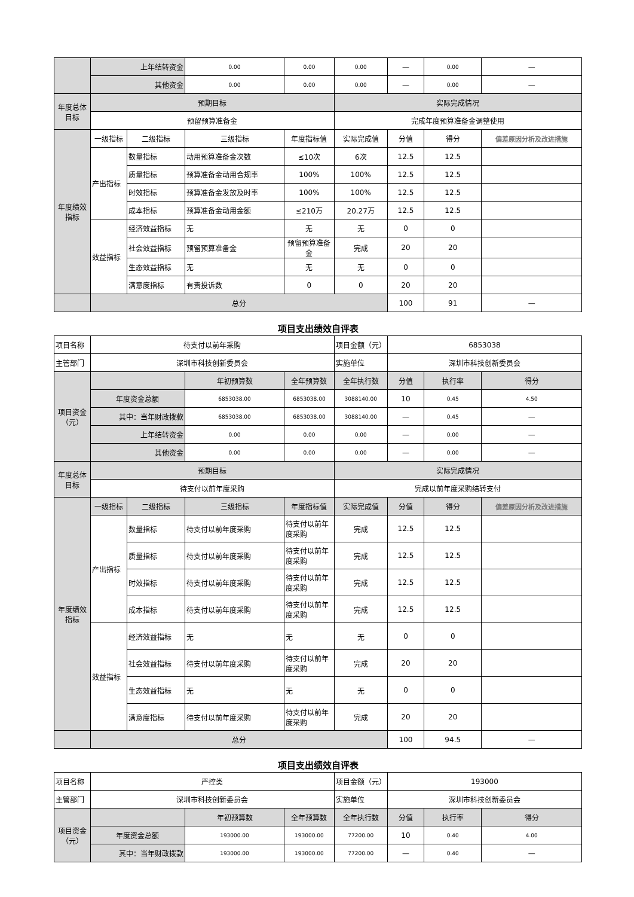| | 上年结转资金 | | 0.00 | 0.00 | 0.00 | — | 0.00 | — |
| | 其他资金 | | 0.00 | 0.00 | 0.00 | — | 0.00 | — |
| 年度总体目标 | 预期目标 | | | | 实际完成情况 | | | |
| | 预留预算准备金 | | | | 完成年度预算准备金调整使用 | | | |
| 年度绩效指标 | 一级指标 | 二级指标 | 三级指标 | 年度指标值 | 实际完成值 | 分值 | 得分 | 偏差原因分析及改进措施 |
| | 产出指标 | 数量指标 | 动用预算准备金次数 | ≤10次 | 6次 | 12.5 | 12.5 | |
| | | 质量指标 | 预算准备金动用合规率 | 100% | 100% | 12.5 | 12.5 | |
| | | 时效指标 | 预算准备金发放及时率 | 100% | 100% | 12.5 | 12.5 | |
| | | 成本指标 | 预算准备金动用金额 | ≤210万 | 20.27万 | 12.5 | 12.5 | |
| | 效益指标 | 经济效益指标 | 无 | 无 | 无 | 0 | 0 | |
| | | 社会效益指标 | 预留预算准备金 | 预留预算准备金 | 完成 | 20 | 20 | |
| | | 生态效益指标 | 无 | 无 | 无 | 0 | 0 | |
| | | 满意度指标 | 有责投诉数 | 0 | 0 | 20 | 20 | |
| | 总分 | | | | | 100 | 91 | — |
项目支出绩效自评表
| 项目名称 | 待支付以前年采购 | | | | 项目金额（元） | 6853038 | | |
| 主管部门 | 深圳市科技创新委员会 | | | | 实施单位 | 深圳市科技创新委员会 | | |
| 项目资金（元） | | | 年初预算数 | 全年预算数 | 全年执行数 | 分值 | 执行率 | 得分 |
| | 年度资金总额 | | 6853038.00 | 6853038.00 | 3088140.00 | 10 | 0.45 | 4.50 |
| | 其中：当年财政拨款 | | 6853038.00 | 6853038.00 | 3088140.00 | — | 0.45 | — |
| | 上年结转资金 | | 0.00 | 0.00 | 0.00 | — | 0.00 | — |
| | 其他资金 | | 0.00 | 0.00 | 0.00 | — | 0.00 | — |
| 年度总体目标 | 预期目标 | | | | 实际完成情况 | | | |
| | 待支付以前年度采购 | | | | 完成以前年度采购结转支付 | | | |
| 年度绩效指标 | 一级指标 | 二级指标 | 三级指标 | 年度指标值 | 实际完成值 | 分值 | 得分 | 偏差原因分析及改进措施 |
| | 产出指标 | 数量指标 | 待支付以前年度采购 | 待支付以前年度采购 | 完成 | 12.5 | 12.5 | |
| | | 质量指标 | 待支付以前年度采购 | 待支付以前年度采购 | 完成 | 12.5 | 12.5 | |
| | | 时效指标 | 待支付以前年度采购 | 待支付以前年度采购 | 完成 | 12.5 | 12.5 | |
| | | 成本指标 | 待支付以前年度采购 | 待支付以前年度采购 | 完成 | 12.5 | 12.5 | |
| | 效益指标 | 经济效益指标 | 无 | 无 | 无 | 0 | 0 | |
| | | 社会效益指标 | 待支付以前年度采购 | 待支付以前年度采购 | 完成 | 20 | 20 | |
| | | 生态效益指标 | 无 | 无 | 无 | 0 | 0 | |
| | | 满意度指标 | 待支付以前年度采购 | 待支付以前年度采购 | 完成 | 20 | 20 | |
| | 总分 | | | | | 100 | 94.5 | — |
项目支出绩效自评表
| 项目名称 | 严控类 | | | 项目金额（元） | 193000 | | |
| 主管部门 | 深圳市科技创新委员会 | | | 实施单位 | 深圳市科技创新委员会 | | |
| 项目资金（元） | | 年初预算数 | 全年预算数 | 全年执行数 | 分值 | 执行率 | 得分 |
| | 年度资金总额 | 193000.00 | 193000.00 | 77200.00 | 10 | 0.40 | 4.00 |
| | 其中：当年财政拨款 | 193000.00 | 193000.00 | 77200.00 | — | 0.40 | — |